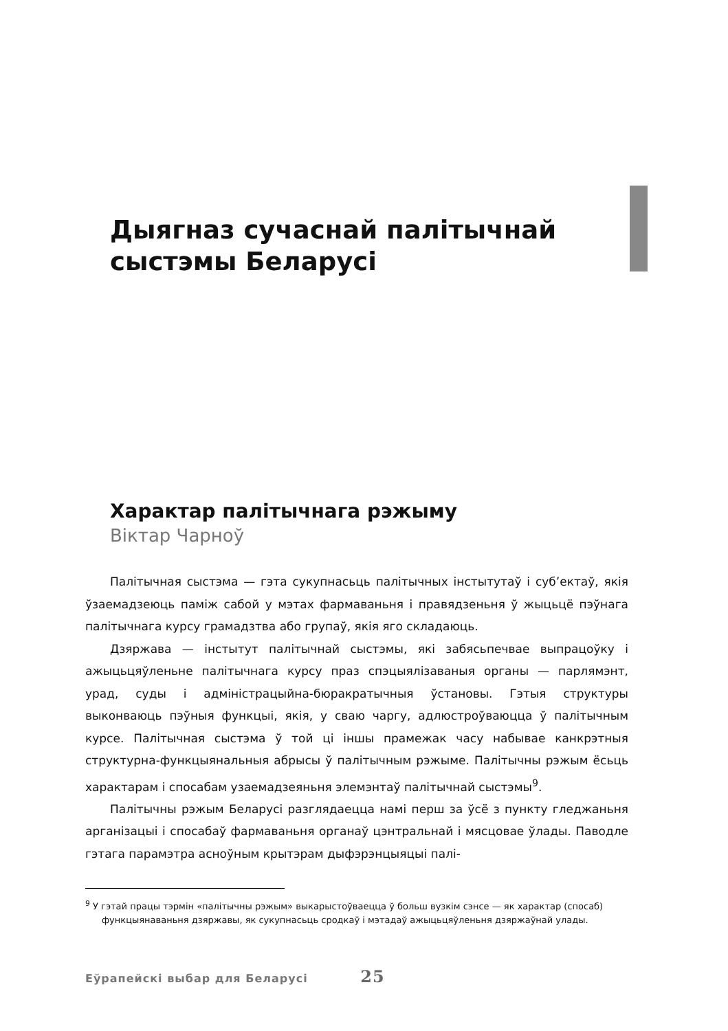Дыягназ сучаснай палітычнай сыстэмы Беларусі
Характар палітычнага рэжыму
Віктар Чарноў
Палітычная сыстэма — гэта сукупнасьць палітычных інстытутаў і суб’ектаў, якія ўзаемадзеюць паміж сабой у мэтах фармаваньня і правядзеньня ў жыцьцё пэўнага палітычнага курсу грамадзтва або групаў, якія яго складаюць.
Дзяржава — інстытут палітычнай сыстэмы, які забясьпечвае выпрацоўку і ажыцьцяўленьне палітычнага курсу праз спэцыялізаваныя органы — парлямэнт, урад, суды і адміністрацыйна-бюракратычныя ўстановы. Гэтыя структуры выконваюць пэўныя функцыі, якія, у сваю чаргу, адлюстроўваюцца ў палітычным курсе. Палітычная сыстэма ў той ці іншы прамежак часу набывае канкрэтныя структурна-функцыянальныя абрысы ў палітычным рэжыме. Палітычны рэжым ёсьць характарам і спосабам узаемадзеяньня элемэнтаў палітычнай сыстэмы<sup>9</sup>.
Палітычны рэжым Беларусі разглядаецца намі перш за ўсё з пункту гледжаньня арганізацыі і спосабаў фармаваньня органаў цэнтральнай і мясцовае ўлады. Паводле гэтага парамэтра асноўным крытэрам дыфэрэнцыяцыі палі-
<sup>9</sup> У гэтай працы тэрмін «палітычны рэжым» выкарыстоўваецца ў больш вузкім сэнсе — як характар (спосаб) функцыянаваньня дзяржавы, як сукупнасьць сродкаў і мэтадаў ажыцьцяўленьня дзяржаўнай улады.
Еўрапейскі выбар для Беларусі 25